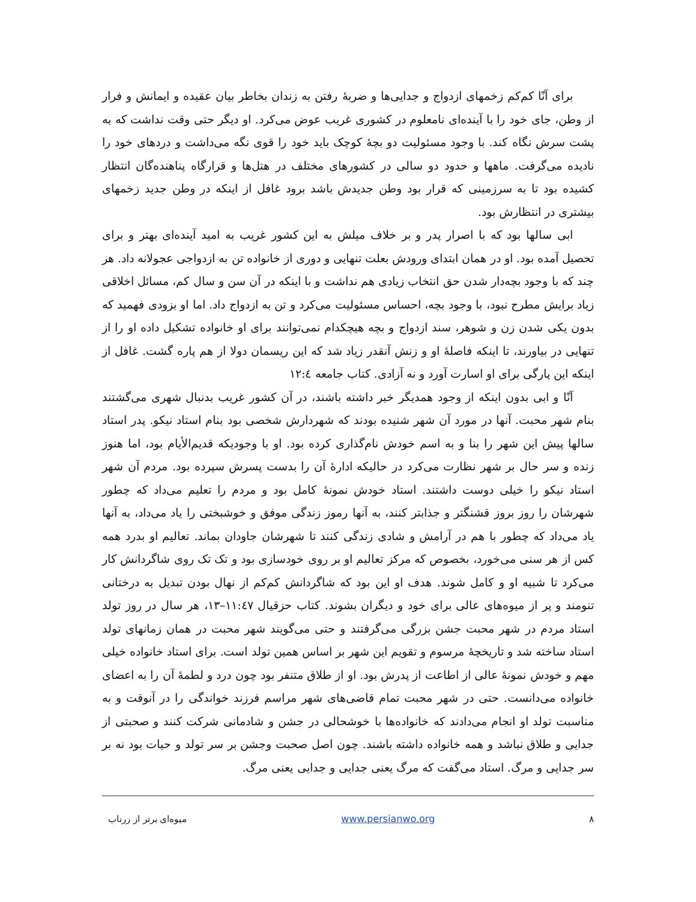برای آنّا کم‌کم زخمهای ازدواج و جدایی‌ها و ضربهٔ رفتن به زندان بخاطر بیان عقیده و ایمانش و فرار از وطن، جای خود را با آینده‌ای نامعلوم در کشوری غریب عوض می‌کرد. او دیگر حتی وقت نداشت که به پشت سرش نگاه کند. با وجود مسئولیت دو بچهٔ کوچک باید خود را قوی نگه می‌داشت و دردهای خود را نادیده می‌گرفت. ماهها و حدود دو سالی در کشورهای مختلف در هتل‌ها و قرارگاه پناهنده‌گان انتظار کشیده بود تا به سرزمینی که قرار بود وطن جدیدش باشد برود غافل از اینکه در وطن جدید زخمهای بیشتری در انتظارش بود.
ابی سالها بود که با اصرار پدر و بر خلاف میلش به این کشور غریب به امید آینده‌ای بهتر و برای تحصیل آمده بود. او در همان ابتدای ورودش بعلت تنهایی و دوری از خانواده تن به ازدواجی عجولانه داد. هر چند که با وجود بچه‌دار شدن حق انتخاب زیادی هم نداشت و با اینکه در آن سن و سال کم، مسائل اخلاقی زیاد برایش مطرح نبود، با وجود بچه، احساس مسئولیت می‌کرد و تن به ازدواج داد. اما او بزودی فهمید که بدون یکی شدن زن و شوهر، سند ازدواج و بچه هیچکدام نمی‌توانند برای او خانواده تشکیل داده او را از تنهایی در بیاورند، تا اینکه فاصلهٔ او و زنش آنقدر زیاد شد که این ریسمان دولا از هم پاره گشت. غافل از اینکه این پارگی برای او اسارت آورد و نه آزادی. کتاب جامعه ۱۲:٤
آنّا و ابی بدون اینکه از وجود همدیگر خبر داشته باشند، در آن کشور غریب بدنبال شهری می‌گشتند بنام شهر محبت. آنها در مورد آن شهر شنیده بودند که شهردارش شخصی بود بنام استاد نیکو. پدر استاد سالها پیش این شهر را بنا و به اسم خودش نام‌گذاری کرده بود. او با وجودیکه قدیم‌الأیام بود، اما هنوز زنده و سر حال بر شهر نظارت می‌کرد در حالیکه ادارهٔ آن را بدست پسرش سپرده بود. مردم آن شهر استاد نیکو را خیلی دوست داشتند. استاد خودش نمونهٔ کامل بود و مردم را تعلیم می‌داد که چطور شهرشان را روز بروز قشنگتر و جذابتر کنند، به آنها رموز زندگی موفق و خوشبختی را یاد می‌داد، به آنها یاد می‌داد که چطور با هم در آرامش و شادی زندگی کنند تا شهرشان جاودان بماند. تعالیم او بدرد همه کس از هر سنی می‌خورد، بخصوص که مرکز تعالیم او بر روی خودسازی بود و تک تک روی شاگردانش کار می‌کرد تا شبیه او و کامل شوند. هدف او این بود که شاگردانش کم‌کم از نهال بودن تبدیل به درختانی تنومند و پر از میوه‌های عالی برای خود و دیگران بشوند. کتاب حزقیال ۱۱:٤۷–۱۳، هر سال در روز تولد استاد مردم در شهر محبت جشن بزرگی می‌گرفتند و حتی می‌گویند شهر محبت در همان زمانهای تولد استاد ساخته شد و تاریخچهٔ مرسوم و تقویم این شهر بر اساس همین تولد است. برای استاد خانواده خیلی مهم و خودش نمونهٔ عالی از اطاعت از پدرش بود. او از طلاق متنفر بود چون درد و لطمهٔ آن را به اعضای خانواده می‌دانست. حتی در شهر محبت تمام قاضی‌های شهر مراسم فرزند خواندگی را در آنوقت و به مناسبت تولد او انجام می‌دادند که خانواده‌ها با خوشحالی در جشن و شادمانی شرکت کنند و صحبتی از جدایی و طلاق نباشد و همه خانواده داشته باشند. چون اصل صحبت وجشن بر سر تولد و حیات بود نه بر سر جدایی و مرگ. استاد می‌گفت که مرگ یعنی جدایی و جدایی یعنی مرگ.
۸ www.persianwo.org میوه‌ای برتر از زرناب